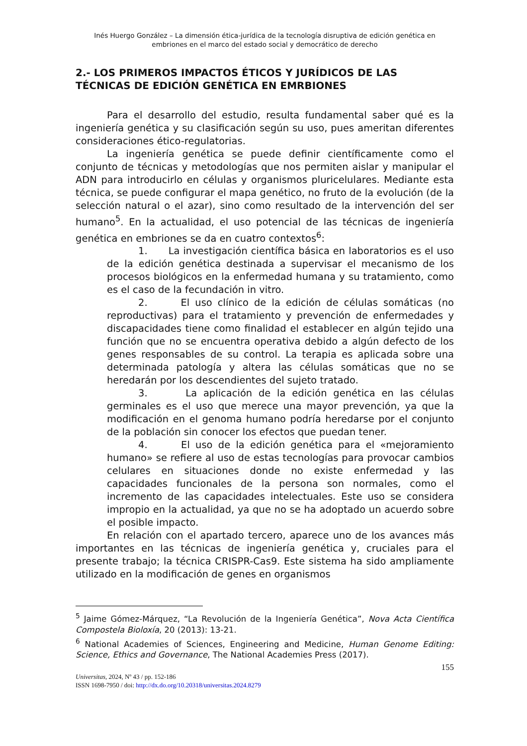Inés Huergo González – La dimensión ética-jurídica de la tecnología disruptiva de edición genética en embriones en el marco del estado social y democrático de derecho
2.- LOS PRIMEROS IMPACTOS ÉTICOS Y JURÍDICOS DE LAS TÉCNICAS DE EDICIÓN GENÉTICA EN EMRBIONES
Para el desarrollo del estudio, resulta fundamental saber qué es la ingeniería genética y su clasificación según su uso, pues ameritan diferentes consideraciones ético-regulatorias.
La ingeniería genética se puede definir científicamente como el conjunto de técnicas y metodologías que nos permiten aislar y manipular el ADN para introducirlo en células y organismos pluricelulares. Mediante esta técnica, se puede configurar el mapa genético, no fruto de la evolución (de la selección natural o el azar), sino como resultado de la intervención del ser humano<sup>5</sup>. En la actualidad, el uso potencial de las técnicas de ingeniería genética en embriones se da en cuatro contextos<sup>6</sup>:
1. La investigación científica básica en laboratorios es el uso de la edición genética destinada a supervisar el mecanismo de los procesos biológicos en la enfermedad humana y su tratamiento, como es el caso de la fecundación in vitro.
2. El uso clínico de la edición de células somáticas (no reproductivas) para el tratamiento y prevención de enfermedades y discapacidades tiene como finalidad el establecer en algún tejido una función que no se encuentra operativa debido a algún defecto de los genes responsables de su control. La terapia es aplicada sobre una determinada patología y altera las células somáticas que no se heredarán por los descendientes del sujeto tratado.
3. La aplicación de la edición genética en las células germinales es el uso que merece una mayor prevención, ya que la modificación en el genoma humano podría heredarse por el conjunto de la población sin conocer los efectos que puedan tener.
4. El uso de la edición genética para el «mejoramiento humano» se refiere al uso de estas tecnologías para provocar cambios celulares en situaciones donde no existe enfermedad y las capacidades funcionales de la persona son normales, como el incremento de las capacidades intelectuales. Este uso se considera impropio en la actualidad, ya que no se ha adoptado un acuerdo sobre el posible impacto.
En relación con el apartado tercero, aparece uno de los avances más importantes en las técnicas de ingeniería genética y, cruciales para el presente trabajo; la técnica CRISPR-Cas9. Este sistema ha sido ampliamente utilizado en la modificación de genes en organismos
<sup>5</sup> Jaime Gómez-Márquez, “La Revolución de la Ingeniería Genética”, Nova Acta Científica Compostela Bioloxía, 20 (2013): 13-21.
<sup>6</sup> National Academies of Sciences, Engineering and Medicine, Human Genome Editing: Science, Ethics and Governance, The National Academies Press (2017).
155
Universitas, 2024, Nº 43 / pp. 152-186
ISSN 1698-7950 / doi: http://dx.do.org/10.20318/universitas.2024.8279